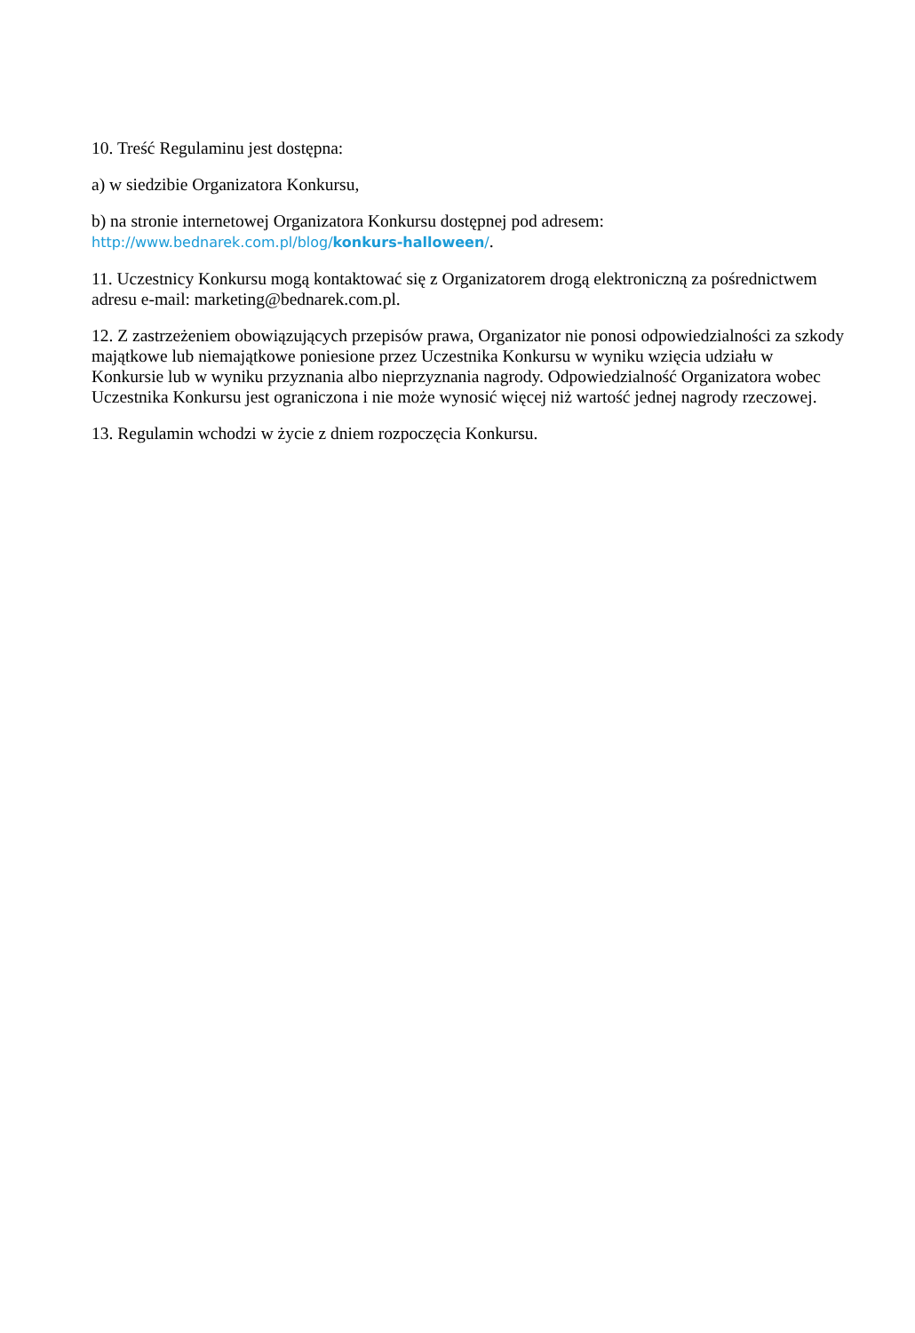10. Treść Regulaminu jest dostępna:
a) w siedzibie Organizatora Konkursu,
b) na stronie internetowej Organizatora Konkursu dostępnej pod adresem:
http://www.bednarek.com.pl/blog/konkurs-halloween/.
11. Uczestnicy Konkursu mogą kontaktować się z Organizatorem drogą elektroniczną za pośrednictwem adresu e-mail: marketing@bednarek.com.pl.
12. Z zastrzeżeniem obowiązujących przepisów prawa, Organizator nie ponosi odpowiedzialności za szkody majątkowe lub niemajątkowe poniesione przez Uczestnika Konkursu w wyniku wzięcia udziału w Konkursie lub w wyniku przyznania albo nieprzyznania nagrody. Odpowiedzialność Organizatora wobec Uczestnika Konkursu jest ograniczona i nie może wynosić więcej niż wartość jednej nagrody rzeczowej.
13. Regulamin wchodzi w życie z dniem rozpoczęcia Konkursu.